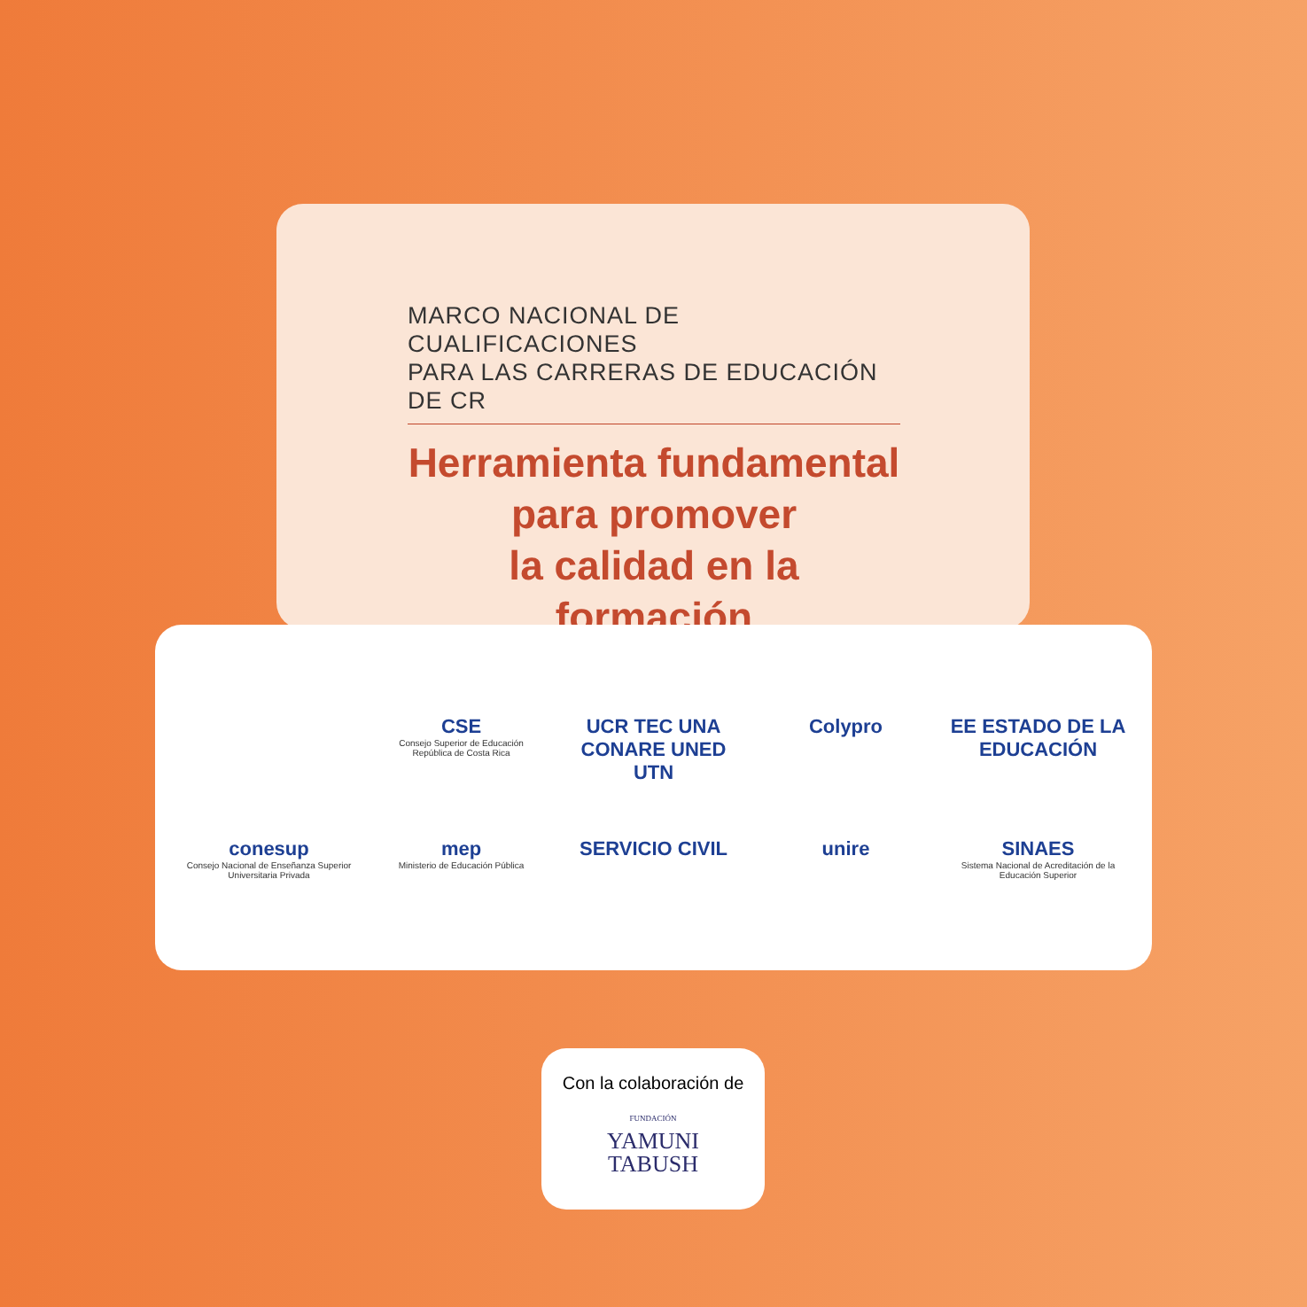MARCO NACIONAL DE CUALIFICACIONES
PARA LAS CARRERAS DE EDUCACIÓN DE CR
Herramienta fundamental
para promover
la calidad en la formación
CSE
Consejo Superior de Educación
República de Costa Rica
UCR TEC UNA
CONARE UNED
UTN
Colypro
EE ESTADO DE LA EDUCACIÓN
conesup
Consejo Nacional de Enseñanza Superior Universitaria Privada
mep
Ministerio de Educación Pública
SERVICIO CIVIL
unire
SINAES
Sistema Nacional de Acreditación de la Educación Superior
Con la colaboración de
FUNDACIÓN
YAMUNI
TABUSH